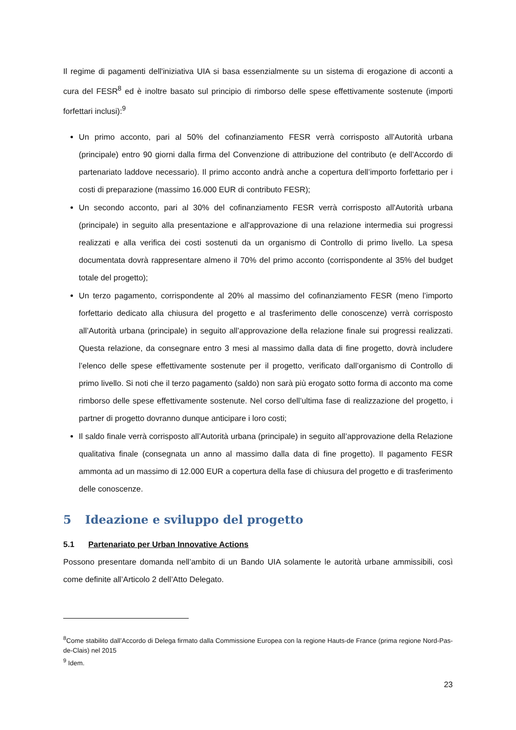Il regime di pagamenti dell'iniziativa UIA si basa essenzialmente su un sistema di erogazione di acconti a cura del FESR<sup>8</sup> ed è inoltre basato sul principio di rimborso delle spese effettivamente sostenute (importi forfettari inclusi):<sup>9</sup>
Un primo acconto, pari al 50% del cofinanziamento FESR verrà corrisposto all’Autorità urbana (principale) entro 90 giorni dalla firma del Convenzione di attribuzione del contributo (e dell’Accordo di partenariato laddove necessario). Il primo acconto andrà anche a copertura dell’importo forfettario per i costi di preparazione (massimo 16.000 EUR di contributo FESR);
Un secondo acconto, pari al 30% del cofinanziamento FESR verrà corrisposto all'Autorità urbana (principale) in seguito alla presentazione e all'approvazione di una relazione intermedia sui progressi realizzati e alla verifica dei costi sostenuti da un organismo di Controllo di primo livello. La spesa documentata dovrà rappresentare almeno il 70% del primo acconto (corrispondente al 35% del budget totale del progetto);
Un terzo pagamento, corrispondente al 20% al massimo del cofinanziamento FESR (meno l’importo forfettario dedicato alla chiusura del progetto e al trasferimento delle conoscenze) verrà corrisposto all’Autorità urbana (principale) in seguito all’approvazione della relazione finale sui progressi realizzati. Questa relazione, da consegnare entro 3 mesi al massimo dalla data di fine progetto, dovrà includere l’elenco delle spese effettivamente sostenute per il progetto, verificato dall’organismo di Controllo di primo livello. Si noti che il terzo pagamento (saldo) non sarà più erogato sotto forma di acconto ma come rimborso delle spese effettivamente sostenute. Nel corso dell’ultima fase di realizzazione del progetto, i partner di progetto dovranno dunque anticipare i loro costi;
Il saldo finale verrà corrisposto all’Autorità urbana (principale) in seguito all’approvazione della Relazione qualitativa finale (consegnata un anno al massimo dalla data di fine progetto). Il pagamento FESR ammonta ad un massimo di 12.000 EUR a copertura della fase di chiusura del progetto e di trasferimento delle conoscenze.
5 Ideazione e sviluppo del progetto
5.1 Partenariato per Urban Innovative Actions
Possono presentare domanda nell’ambito di un Bando UIA solamente le autorità urbane ammissibili, così come definite all’Articolo 2 dell’Atto Delegato.
<sup>8</sup> Come stabilito dall’Accordo di Delega firmato dalla Commissione Europea con la regione Hauts-de France (prima regione Nord-Pas-de-Clais) nel 2015
<sup>9</sup> Idem.
23